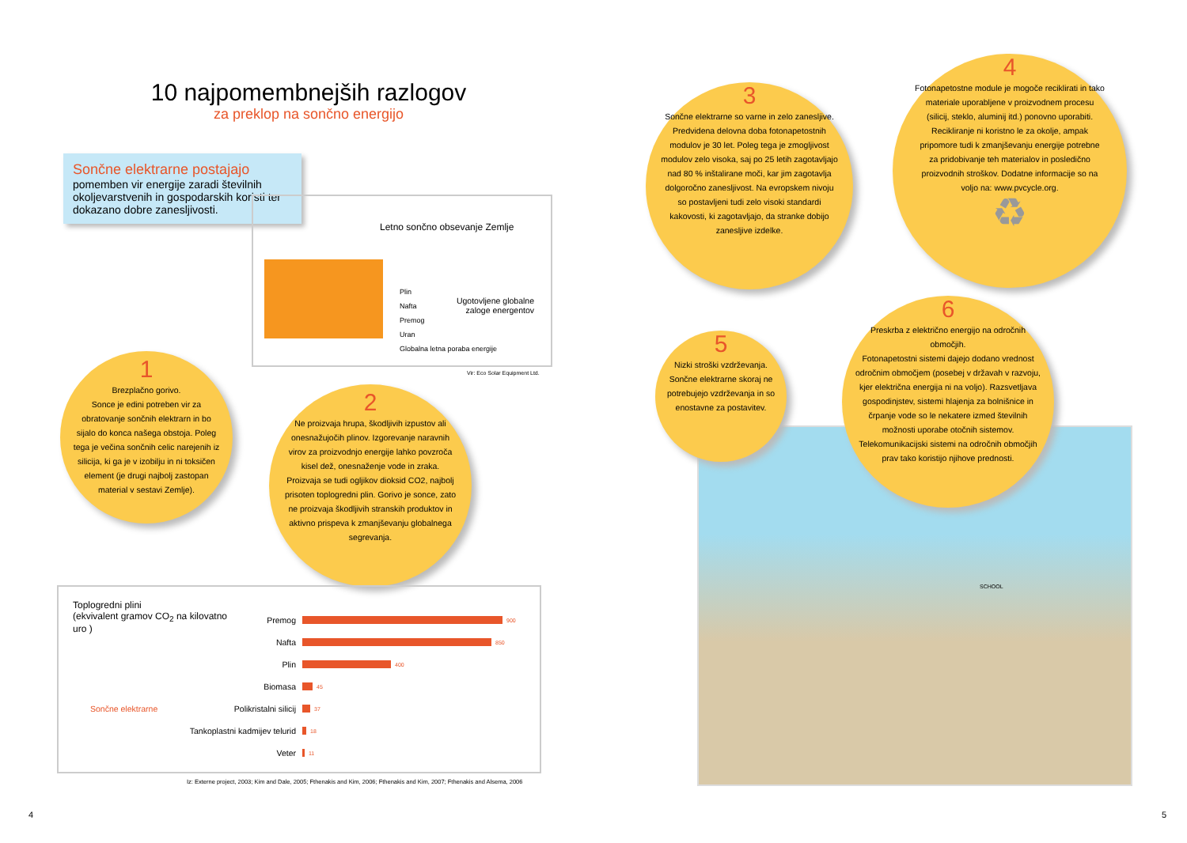10 najpomembnejših razlogov
za preklop na sončno energijo
Sončne elektrarne postajajo
pomemben vir energije zaradi številnih okoljevarstvenih in gospodarskih koristi ter dokazano dobre zanesljivosti.
Letno sončno obsevanje Zemlje
Plin
Nafta
Premog
Uran
Globalna letna poraba energije
Ugotovljene globalne zaloge energentov
Vir: Eco Solar Equipment Ltd.
1
Brezplačno gorivo.
Sonce je edini potreben vir za obratovanje sončnih elektrarn in bo sijalo do konca našega obstoja. Poleg tega je večina sončnih celic narejenih iz silicija, ki ga je v izobilju in ni toksičen element (je drugi najbolj zastopan material v sestavi Zemlje).
2
Ne proizvaja hrupa, škodljivih izpustov ali onesnažujočih plinov. Izgorevanje naravnih virov za proizvodnjo energije lahko povzroča kisel dež, onesnaženje vode in zraka. Proizvaja se tudi ogljikov dioksid CO2, najbolj prisoten toplogredni plin. Gorivo je sonce, zato ne proizvaja škodljivih stranskih produktov in aktivno prispeva k zmanjševanju globalnega segrevanja.
Toplogredni plini
(ekvivalent gramov CO<sub>2</sub> na kilovatno uro )
Premog 900
Nafta 850
Plin 400
Biomasa 45
Sončne elektrarne Polikristalni silicij 37
Tankoplastni kadmijev telurid 18
Veter 11
Iz: Externe project, 2003; Kim and Dale, 2005; Fthenakis and Kim, 2006; Fthenakis and Kim, 2007; Fthenakis and Alsema, 2006
4
3
Sončne elektrarne so varne in zelo zanesljive.
Predvidena delovna doba fotonapetostnih modulov je 30 let. Poleg tega je zmogljivost modulov zelo visoka, saj po 25 letih zagotavljajo nad 80 % inštalirane moči, kar jim zagotavlja dolgoročno zanesljivost. Na evropskem nivoju so postavljeni tudi zelo visoki standardi kakovosti, ki zagotavljajo, da stranke dobijo zanesljive izdelke.
4
Fotonapetostne module je mogoče reciklirati in tako materiale uporabljene v proizvodnem procesu (silicij, steklo, aluminij itd.) ponovno uporabiti. Recikliranje ni koristno le za okolje, ampak pripomore tudi k zmanjševanju energije potrebne za pridobivanje teh materialov in posledično proizvodnih stroškov. Dodatne informacije so na voljo na: www.pvcycle.org.
♻
5
Nizki stroški vzdrževanja.
Sončne elektrarne skoraj ne potrebujejo vzdrževanja in so enostavne za postavitev.
6
Preskrba z električno energijo na odročnih območjih.
Fotonapetostni sistemi dajejo dodano vrednost odročnim območjem (posebej v državah v razvoju, kjer električna energija ni na voljo). Razsvetljava gospodinjstev, sistemi hlajenja za bolnišnice in črpanje vode so le nekatere izmed številnih možnosti uporabe otočnih sistemov. Telekomunikacijski sistemi na odročnih območjih prav tako koristijo njihove prednosti.
SCHOOL
5